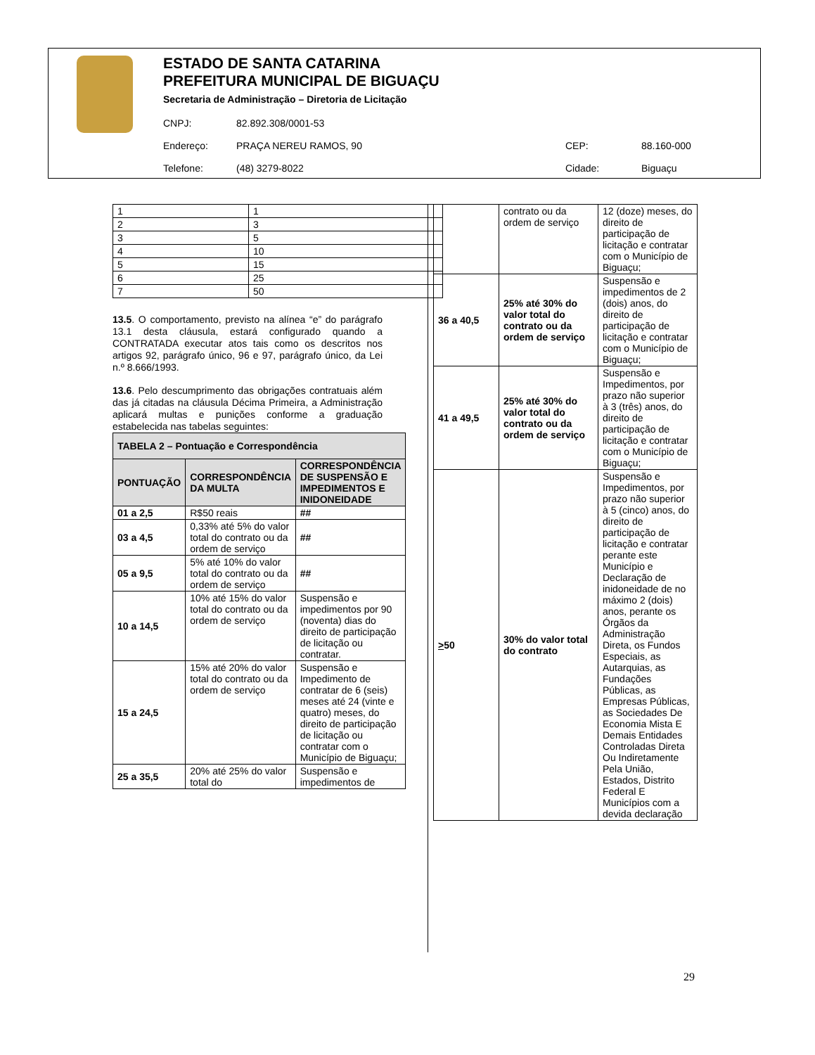ESTADO DE SANTA CATARINA
PREFEITURA MUNICIPAL DE BIGUAÇU
Secretaria de Administração – Diretoria de Licitação
| CNPJ: | 82.892.308/0001-53 | | |
| Endereço: | PRAÇA NEREU RAMOS, 90 | CEP: | 88.160-000 |
| Telefone: | (48) 3279-8022 | Cidade: | Biguaçu |
| 1 | 1 |
| 2 | 3 |
| 3 | 5 |
| 4 | 10 |
| 5 | 15 |
| 6 | 25 |
| 7 | 50 |
13.5. O comportamento, previsto na alínea “e” do parágrafo 13.1 desta cláusula, estará configurado quando a CONTRATADA executar atos tais como os descritos nos artigos 92, parágrafo único, 96 e 97, parágrafo único, da Lei n.º 8.666/1993.
13.6. Pelo descumprimento das obrigações contratuais além das já citadas na cláusula Décima Primeira, a Administração aplicará multas e punições conforme a graduação estabelecida nas tabelas seguintes:
| TABELA 2 – Pontuação e Correspondência | | |
| --- | --- | --- |
| PONTUAÇÃO | CORRESPONDÊNCIA DA MULTA | CORRESPONDÊNCIA DE SUSPENSÃO E IMPEDIMENTOS E INIDONEIDADE |
| 01 a 2,5 | R$50 reais | ## |
| 03 a 4,5 | 0,33% até 5% do valor total do contrato ou da ordem de serviço | ## |
| 05 a 9,5 | 5% até 10% do valor total do contrato ou da ordem de serviço | ## |
| 10 a 14,5 | 10% até 15% do valor total do contrato ou da ordem de serviço | Suspensão e impedimentos por 90 (noventa) dias do direito de participação de licitação ou contratar. |
| 15 a 24,5 | 15% até 20% do valor total do contrato ou da ordem de serviço | Suspensão e Impedimento de contratar de 6 (seis) meses até 24 (vinte e quatro) meses, do direito de participação de licitação ou contratar com o Município de Biguaçu; |
| 25 a 35,5 | 20% até 25% do valor total do | Suspensão e impedimentos de |
| | contrato ou da ordem de serviço | 12 (doze) meses, do direito de participação de licitação e contratar com o Município de Biguaçu; |
| 36 a 40,5 | 25% até 30% do valor total do contrato ou da ordem de serviço | Suspensão e impedimentos de 2 (dois) anos, do direito de participação de licitação e contratar com o Município de Biguaçu; |
| 41 a 49,5 | 25% até 30% do valor total do contrato ou da ordem de serviço | Suspensão e Impedimentos, por prazo não superior à 3 (três) anos, do direito de participação de licitação e contratar com o Município de Biguaçu; |
| > 50 | 30% do valor total do contrato | Suspensão e Impedimentos, por prazo não superior à 5 (cinco) anos, do direito de participação de licitação e contratar perante este Município e Declaração de inidoneidade de no máximo 2 (dois) anos, perante os Órgãos da Administração Direta, os Fundos Especiais, as Autarquias, as Fundações Públicas, as Empresas Públicas, as Sociedades De Economia Mista E Demais Entidades Controladas Direta Ou Indiretamente Pela União, Estados, Distrito Federal E Municípios com a devida declaração |
29